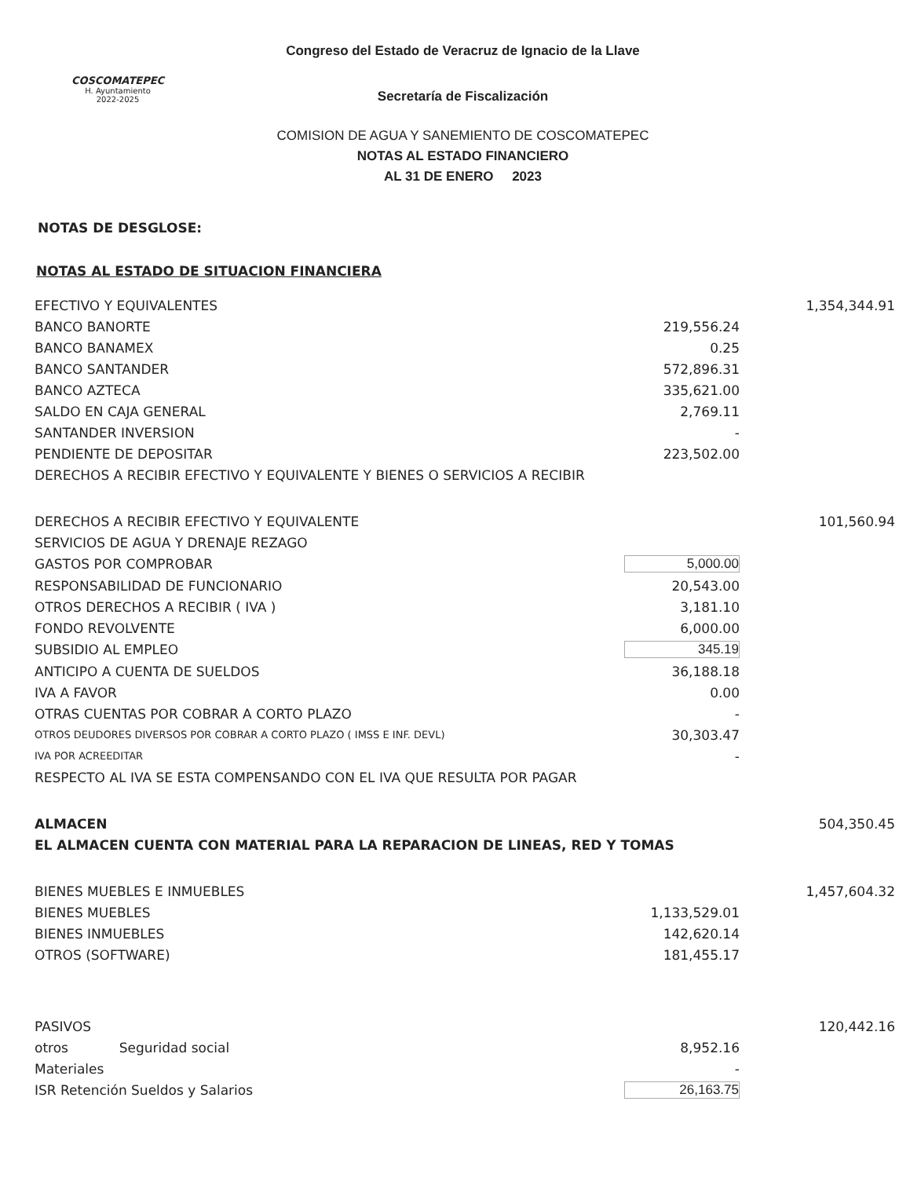COSCOMATEPEC
H. Ayuntamiento
2022-2025
Congreso del Estado de Veracruz de Ignacio de la Llave
Secretaría de Fiscalización
COMISION DE AGUA Y SANEMIENTO DE COSCOMATEPEC
NOTAS AL ESTADO FINANCIERO
AL 31 DE ENERO 2023
NOTAS DE DESGLOSE:
NOTAS AL ESTADO DE SITUACION FINANCIERA
| EFECTIVO Y EQUIVALENTES | | 1,354,344.91 |
| BANCO BANORTE | 219,556.24 | |
| BANCO BANAMEX | 0.25 | |
| BANCO SANTANDER | 572,896.31 | |
| BANCO AZTECA | 335,621.00 | |
| SALDO EN CAJA GENERAL | 2,769.11 | |
| SANTANDER INVERSION | - | |
| PENDIENTE DE DEPOSITAR | 223,502.00 | |
| DERECHOS A RECIBIR EFECTIVO Y EQUIVALENTE Y BIENES O SERVICIOS A RECIBIR | | |
| DERECHOS A RECIBIR EFECTIVO Y EQUIVALENTE | | 101,560.94 |
| SERVICIOS DE AGUA Y DRENAJE REZAGO | | |
| GASTOS POR COMPROBAR | 5,000.00 | |
| RESPONSABILIDAD DE FUNCIONARIO | 20,543.00 | |
| OTROS DERECHOS A RECIBIR ( IVA ) | 3,181.10 | |
| FONDO REVOLVENTE | 6,000.00 | |
| SUBSIDIO AL EMPLEO | 345.19 | |
| ANTICIPO A CUENTA DE SUELDOS | 36,188.18 | |
| IVA A FAVOR | 0.00 | |
| OTRAS CUENTAS POR COBRAR A CORTO PLAZO | - | |
| OTROS DEUDORES DIVERSOS POR COBRAR A CORTO PLAZO ( IMSS E INF. DEVL) | 30,303.47 | |
| IVA POR ACREEDITAR | - | |
| RESPECTO AL IVA SE ESTA COMPENSANDO CON EL IVA QUE RESULTA POR PAGAR | | |
| ALMACEN | | 504,350.45 |
| EL ALMACEN CUENTA CON MATERIAL PARA LA REPARACION DE LINEAS, RED Y TOMAS | | |
| BIENES MUEBLES E INMUEBLES | | 1,457,604.32 |
| BIENES MUEBLES | 1,133,529.01 | |
| BIENES INMUEBLES | 142,620.14 | |
| OTROS (SOFTWARE) | 181,455.17 | |
| PASIVOS | | 120,442.16 |
| otros Seguridad social | 8,952.16 | |
| Materiales | - | |
| ISR Retención Sueldos y Salarios | 26,163.75 | |